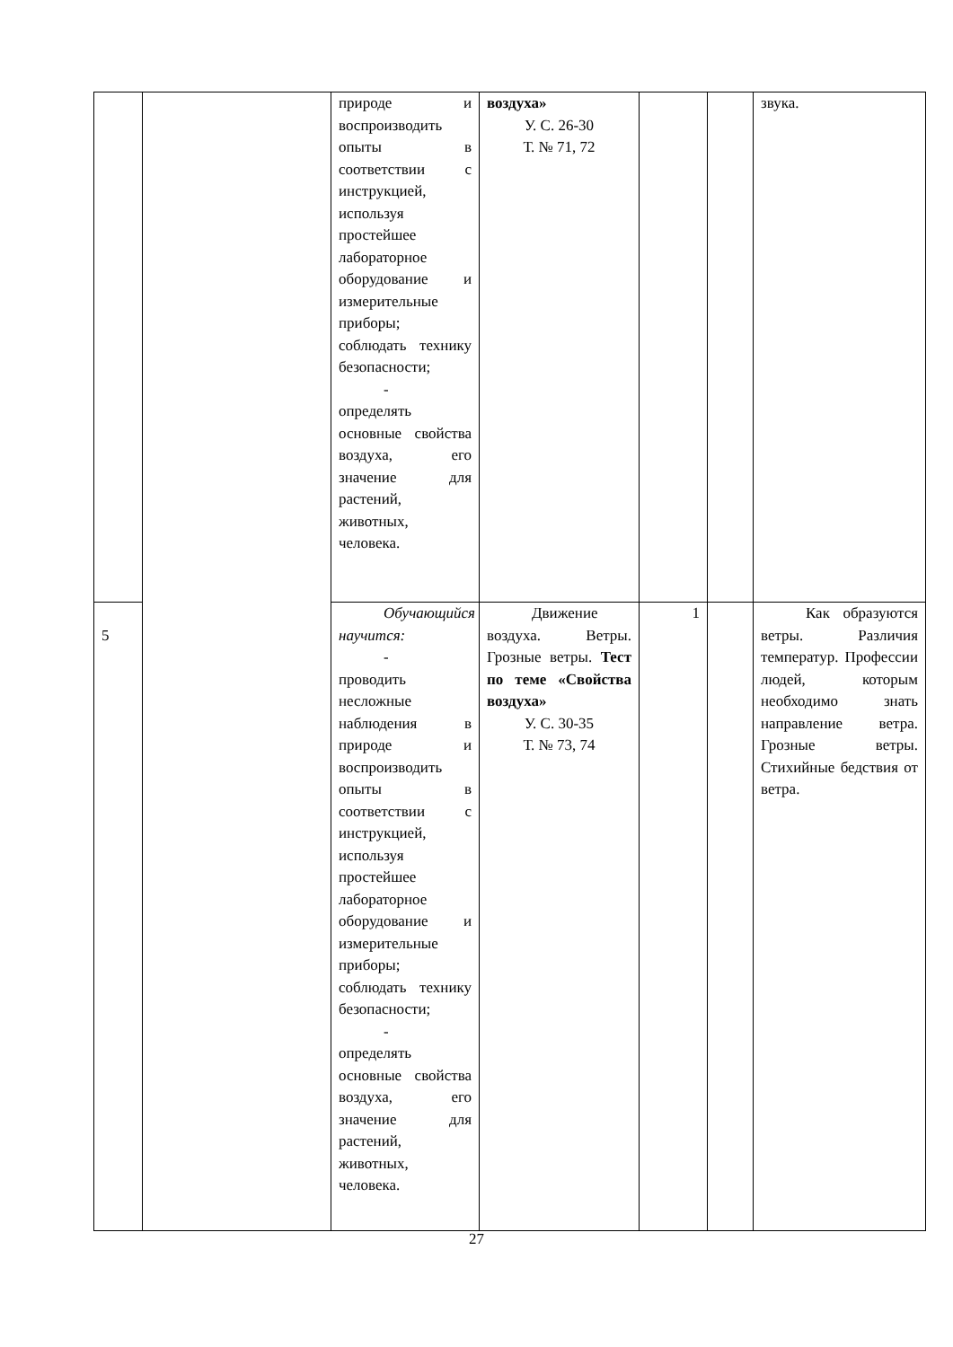| | | природе и воспроизводить опыты в соответствии с инструкцией, используя простейшее лабораторное оборудование и измерительные приборы; соблюдать технику безопасности; - определять основные свойства воздуха, его значение для растений, животных, человека. | воздуха» У. С. 26-30 Т. № 71, 72 | | | звука. |
| 5 | | Обучающийся научится: - проводить несложные наблюдения в природе и воспроизводить опыты в соответствии с инструкцией, используя простейшее лабораторное оборудование и измерительные приборы; соблюдать технику безопасности; - определять основные свойства воздуха, его значение для растений, животных, человека. | Движение воздуха. Ветры. Грозные ветры. Тест по теме «Свойства воздуха» У. С. 30-35 Т. № 73, 74 | 1 | | Как образуются ветры. Различия температур. Профессии людей, которым необходимо знать направление ветра. Грозные ветры. Стихийные бедствия от ветра. |
27